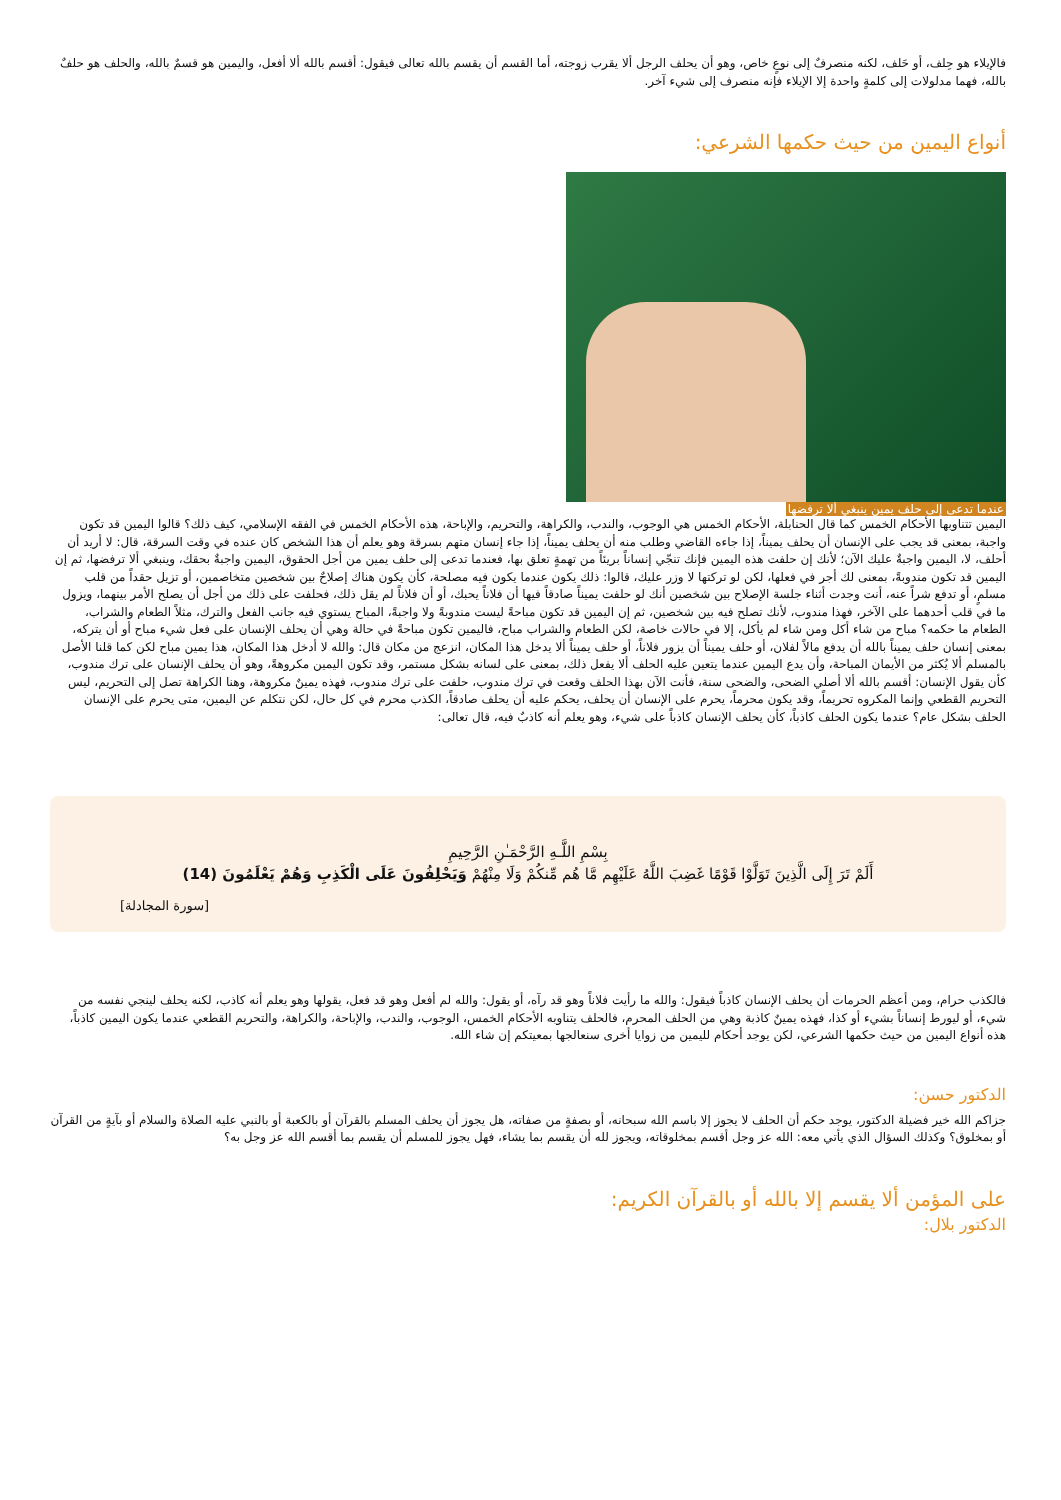فالإيلاء هو حِلف، أو حَلف، لكنه منصرفٌ إلى نوعٍ خاص، وهو أن يحلف الرجل ألا يقرب زوجته، أما القسم أن يقسم بالله تعالى فيقول: أقسم بالله ألا أفعل، واليمين هو قسمٌ بالله، والحلف هو حلفٌ بالله، فهما مدلولات إلى كلمةٍ واحدة إلا الإيلاء فإنه منصرف إلى شيء آخر.
أنواع اليمين من حيث حكمها الشرعي:
عندما تدعى إلى حلف يمين ينبغي ألا ترفضها
اليمين تتناوبها الأحكام الخمس كما قال الحنابلة، الأحكام الخمس هي الوجوب، والندب، والكراهة، والتحريم، والإباحة، هذه الأحكام الخمس في الفقه الإسلامي، كيف ذلك؟ قالوا اليمين قد تكون واجبة، بمعنى قد يجب على الإنسان أن يحلف يميناً، إذا جاءه القاضي وطلب منه أن يحلف يميناً، إذا جاء إنسان متهم بسرقة وهو يعلم أن هذا الشخص كان عنده في وقت السرقة، قال: لا أريد أن أحلف، لا، اليمين واجبةٌ عليك الآن؛ لأنك إن حلفت هذه اليمين فإنك تنجّي إنساناً بريئاً من تهمةٍ تعلق بها، فعندما تدعى إلى حلف يمين من أجل الحقوق، اليمين واجبةٌ بحقك، وينبغي ألا ترفضها، ثم إن اليمين قد تكون مندوبةً، بمعنى لك أجر في فعلها، لكن لو تركتها لا وزر عليك، قالوا: ذلك يكون عندما يكون فيه مصلحة، كأن يكون هناك إصلاحٌ بين شخصين متخاصمين، أو تزيل حقداً من قلب مسلمٍ، أو تدفع شراً عنه، أنت وجدت أثناء جلسة الإصلاح بين شخصين أنك لو حلفت يميناً صادقاً فيها أن فلاناً يحبك، أو أن فلاناً لم يقل ذلك، فحلفت على ذلك من أجل أن يصلح الأمر بينهما، ويزول ما في قلب أحدهما على الآخر، فهذا مندوب، لأنك تصلح فيه بين شخصين، ثم إن اليمين قد تكون مباحةً ليست مندوبةً ولا واجبةً، المباح يستوي فيه جانب الفعل والترك، مثلاً الطعام والشراب، الطعام ما حكمه؟ مباح من شاء أكل ومن شاء لم يأكل، إلا في حالات خاصة، لكن الطعام والشراب مباح، فاليمين تكون مباحةً في حالة وهي أن يحلف الإنسان على فعل شيء مباح أو أن يتركه، بمعنى إنسان حلف يميناً بالله أن يدفع مالاً لفلان، أو حلف يميناً أن يزور فلاناً، أو حلف يميناً ألا يدخل هذا المكان، انزعج من مكان قال: والله لا أدخل هذا المكان، هذا يمين مباح لكن كما قلنا الأصل بالمسلم ألا يُكثر من الأيمان المباحة، وأن يدع اليمين عندما يتعين عليه الحلف ألا يفعل ذلك، بمعنى على لسانه بشكل مستمر، وقد تكون اليمين مكروهةً، وهو أن يحلف الإنسان على ترك مندوب، كأن يقول الإنسان: أقسم بالله ألا أصلي الضحى، والضحى سنة، فأنت الآن بهذا الحلف وقعت في ترك مندوب، حلفت على ترك مندوب، فهذه يمينٌ مكروهة، وهنا الكراهة تصل إلى التحريم، ليس التحريم القطعي وإنما المكروه تحريماً، وقد يكون محرماً، يحرم على الإنسان أن يحلف، يحكم عليه أن يحلف صادقاً، الكذب محرم في كل حال، لكن نتكلم عن اليمين، متى يحرم على الإنسان الحلف بشكل عام؟ عندما يكون الحلف كاذباً، كأن يحلف الإنسان كاذباً على شيء، وهو يعلم أنه كاذبٌ فيه، قال تعالى:
بِسْمِ اللَّـهِ الرَّحْمَـٰنِ الرَّحِيمِ
أَلَمْ تَرَ إِلَى الَّذِينَ تَوَلَّوْا قَوْمًا غَضِبَ اللَّهُ عَلَيْهِم مَّا هُم مِّنكُمْ وَلَا مِنْهُمْ وَيَحْلِفُونَ عَلَى الْكَذِبِ وَهُمْ يَعْلَمُونَ (14)
[سورة المجادلة]
فالكذب حرام، ومن أعظم الحرمات أن يحلف الإنسان كاذباً فيقول: والله ما رأيت فلاناً وهو قد رآه، أو يقول: والله لم أفعل وهو قد فعل، يقولها وهو يعلم أنه كاذب، لكنه يحلف لينجي نفسه من شيء، أو ليورط إنساناً بشيء أو كذا، فهذه يمينٌ كاذبة وهي من الحلف المحرم، فالحلف يتناوبه الأحكام الخمس، الوجوب، والندب، والإباحة، والكراهة، والتحريم القطعي عندما يكون اليمين كاذباً، هذه أنواع اليمين من حيث حكمها الشرعي، لكن يوجد أحكام لليمين من زوايا أخرى سنعالجها بمعيتكم إن شاء الله.
الدكتور حسن:
جزاكم الله خير فضيلة الدكتور، يوجد حكم أن الحلف لا يجوز إلا باسم الله سبحانه، أو بصفةٍ من صفاته، هل يجوز أن يحلف المسلم بالقرآن أو بالكعبة أو بالنبي عليه الصلاة والسلام أو بآيةٍ من القرآن أو بمخلوق؟ وكذلك السؤال الذي يأتي معه: الله عز وجل أقسم بمخلوقاته، ويجوز لله أن يقسم بما يشاء، فهل يجوز للمسلم أن يقسم بما أقسم الله عز وجل به؟
على المؤمن ألا يقسم إلا بالله أو بالقرآن الكريم:
الدكتور بلال: